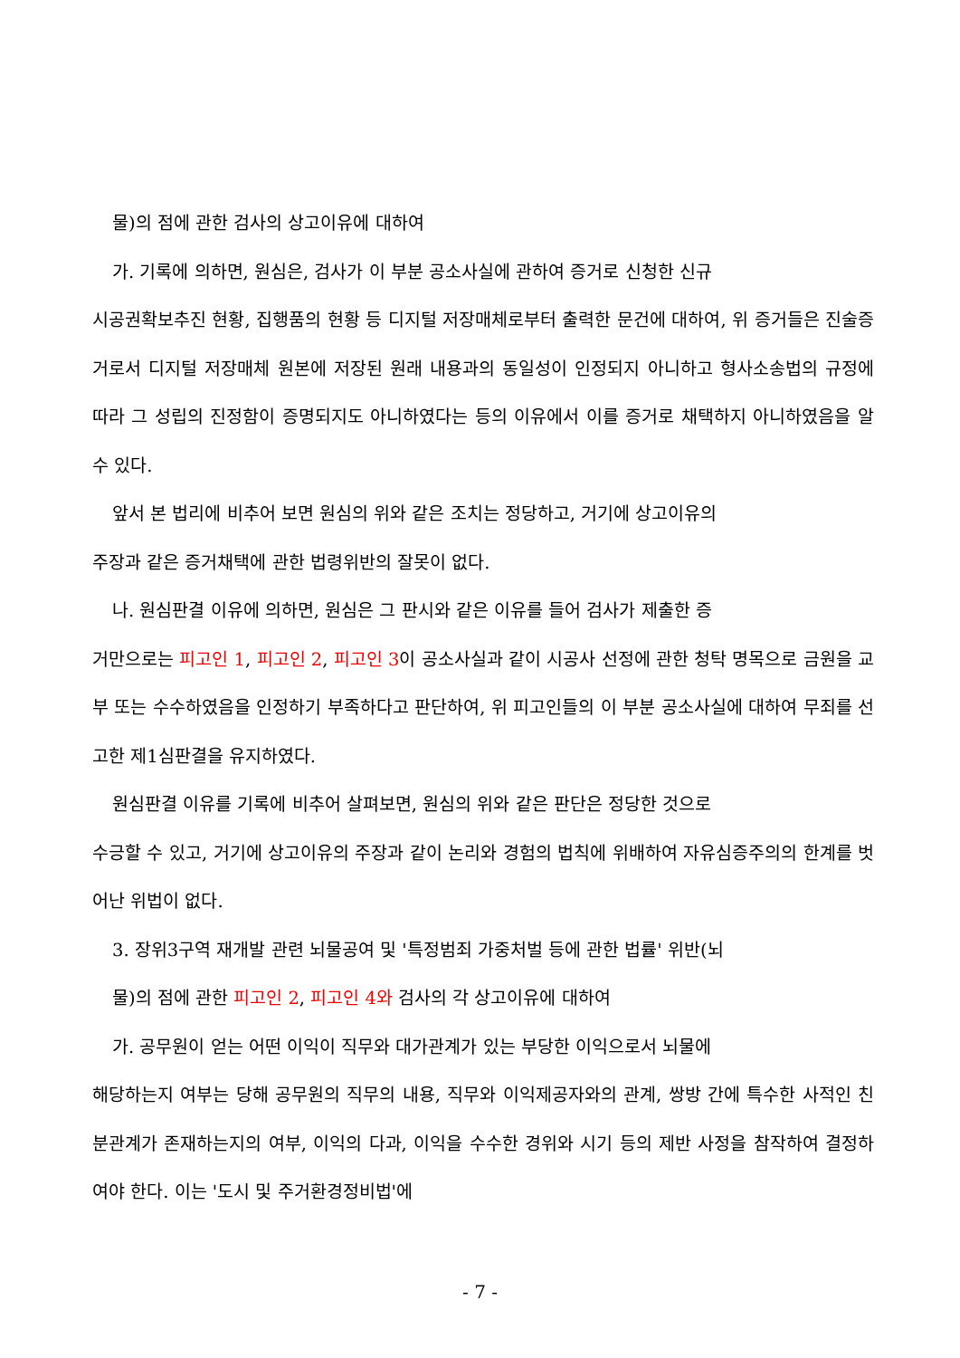물)의 점에 관한 검사의 상고이유에 대하여
가. 기록에 의하면, 원심은, 검사가 이 부분 공소사실에 관하여 증거로 신청한 신규
시공권확보추진 현황, 집행품의 현황 등 디지털 저장매체로부터 출력한 문건에 대하여, 위 증거들은 진술증거로서 디지털 저장매체 원본에 저장된 원래 내용과의 동일성이 인정되지 아니하고 형사소송법의 규정에 따라 그 성립의 진정함이 증명되지도 아니하였다는 등의 이유에서 이를 증거로 채택하지 아니하였음을 알 수 있다.
앞서 본 법리에 비추어 보면 원심의 위와 같은 조치는 정당하고, 거기에 상고이유의
주장과 같은 증거채택에 관한 법령위반의 잘못이 없다.
나. 원심판결 이유에 의하면, 원심은 그 판시와 같은 이유를 들어 검사가 제출한 증
거만으로는 피고인 1, 피고인 2, 피고인 3이 공소사실과 같이 시공사 선정에 관한 청탁 명목으로 금원을 교부 또는 수수하였음을 인정하기 부족하다고 판단하여, 위 피고인들의 이 부분 공소사실에 대하여 무죄를 선고한 제1심판결을 유지하였다.
원심판결 이유를 기록에 비추어 살펴보면, 원심의 위와 같은 판단은 정당한 것으로
수긍할 수 있고, 거기에 상고이유의 주장과 같이 논리와 경험의 법칙에 위배하여 자유심증주의의 한계를 벗어난 위법이 없다.
3. 장위3구역 재개발 관련 뇌물공여 및 '특정범죄 가중처벌 등에 관한 법률' 위반(뇌
물)의 점에 관한 피고인 2, 피고인 4와 검사의 각 상고이유에 대하여
가. 공무원이 얻는 어떤 이익이 직무와 대가관계가 있는 부당한 이익으로서 뇌물에
해당하는지 여부는 당해 공무원의 직무의 내용, 직무와 이익제공자와의 관계, 쌍방 간에 특수한 사적인 친분관계가 존재하는지의 여부, 이익의 다과, 이익을 수수한 경위와 시기 등의 제반 사정을 참작하여 결정하여야 한다. 이는 '도시 및 주거환경정비법'에
- 7 -